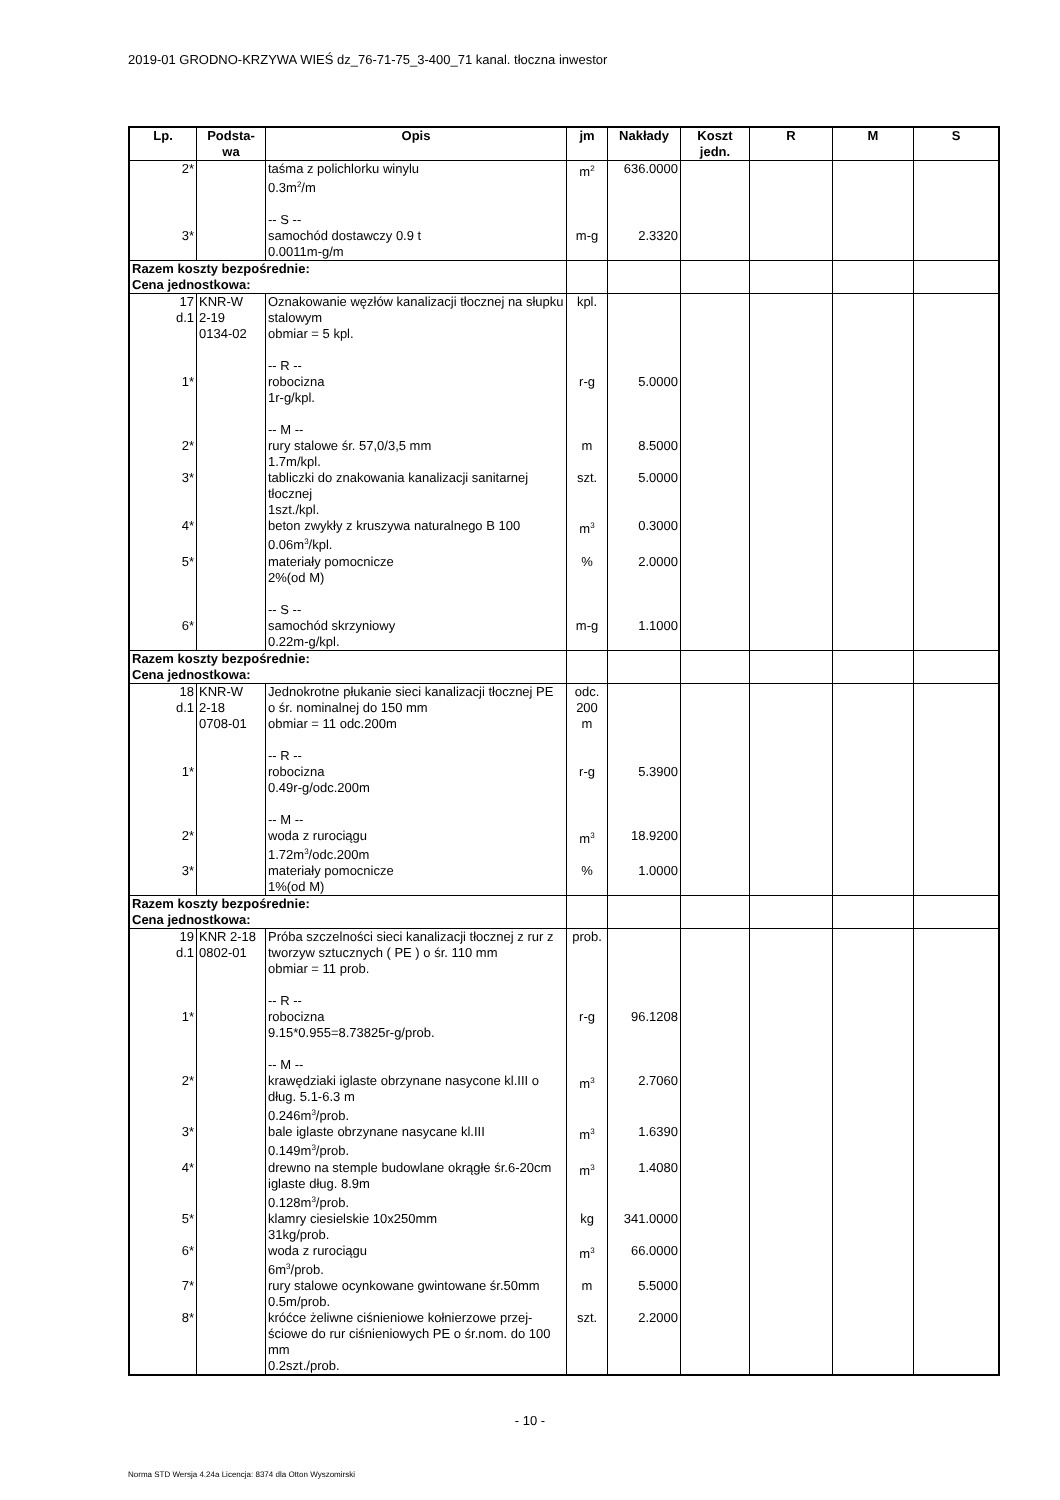2019-01 GRODNO-KRZYWA WIEŚ dz_76-71-75_3-400_71 kanal. tłoczna inwestor
| Lp. | Podsta- wa | Opis | jm | Nakłady | Koszt jedn. | R | M | S |
| --- | --- | --- | --- | --- | --- | --- | --- | --- |
| 2* | | taśma z polichlorku winylu 0.3m<sup>2</sup>/m -- S -- | m<sup>2</sup> | 636.0000 | | | | |
| 3* | | samochód dostawczy 0.9 t 0.0011m-g/m | m-g | 2.3320 | | | | |
| Razem koszty bezpośrednie: Cena jednostkowa: | | | | | | | | |
| 17 d.1 | KNR-W 2-19 0134-02 | Oznakowanie węzłów kanalizacji tłocznej na słupku stalowym obmiar = 5 kpl. -- R -- | kpl. | | | | | |
| 1* | | robocizna 1r-g/kpl. -- M -- | r-g | 5.0000 | | | | |
| 2* | | rury stalowe śr. 57,0/3,5 mm 1.7m/kpl. | m | 8.5000 | | | | |
| 3* | | tabliczki do znakowania kanalizacji sanitarnej tłocznej 1szt./kpl. | szt. | 5.0000 | | | | |
| 4* | | beton zwykły z kruszywa naturalnego B 100 0.06m<sup>3</sup>/kpl. | m<sup>3</sup> | 0.3000 | | | | |
| 5* | | materiały pomocnicze 2%(od M) -- S -- | % | 2.0000 | | | | |
| 6* | | samochód skrzyniowy 0.22m-g/kpl. | m-g | 1.1000 | | | | |
| Razem koszty bezpośrednie: Cena jednostkowa: | | | | | | | | |
| 18 d.1 | KNR-W 2-18 0708-01 | Jednokrotne płukanie sieci kanalizacji tłocznej PE o śr. nominalnej do 150 mm obmiar = 11 odc.200m -- R -- | odc. 200 m | | | | | |
| 1* | | robocizna 0.49r-g/odc.200m -- M -- | r-g | 5.3900 | | | | |
| 2* | | woda z rurociągu 1.72m<sup>3</sup>/odc.200m | m<sup>3</sup> | 18.9200 | | | | |
| 3* | | materiały pomocnicze 1%(od M) | % | 1.0000 | | | | |
| Razem koszty bezpośrednie: Cena jednostkowa: | | | | | | | | |
| 19 d.1 | KNR 2-18 0802-01 | Próba szczelności sieci kanalizacji tłocznej z rur z tworzyw sztucznych ( PE ) o śr. 110 mm obmiar = 11 prob. -- R -- | prob. | | | | | |
| 1* | | robocizna 9.15*0.955=8.73825r-g/prob. -- M -- | r-g | 96.1208 | | | | |
| 2* | | krawędziaki iglaste obrzynane nasycone kl.III o dług. 5.1-6.3 m 0.246m<sup>3</sup>/prob. | m<sup>3</sup> | 2.7060 | | | | |
| 3* | | bale iglaste obrzynane nasycane kl.III 0.149m<sup>3</sup>/prob. | m<sup>3</sup> | 1.6390 | | | | |
| 4* | | drewno na stemple budowlane okrągłe śr.6-20cm iglaste dług. 8.9m 0.128m<sup>3</sup>/prob. | m<sup>3</sup> | 1.4080 | | | | |
| 5* | | klamry ciesielskie 10x250mm 31kg/prob. | kg | 341.0000 | | | | |
| 6* | | woda z rurociągu 6m<sup>3</sup>/prob. | m<sup>3</sup> | 66.0000 | | | | |
| 7* | | rury stalowe ocynkowane gwintowane śr.50mm 0.5m/prob. | m | 5.5000 | | | | |
| 8* | | króćce żeliwne ciśnieniowe kołnierzowe przej-ściowe do rur ciśnieniowych PE o śr.nom. do 100 mm 0.2szt./prob. | szt. | 2.2000 | | | | |
- 10 -
Norma STD Wersja 4.24a Licencja: 8374 dla Otton Wyszomirski